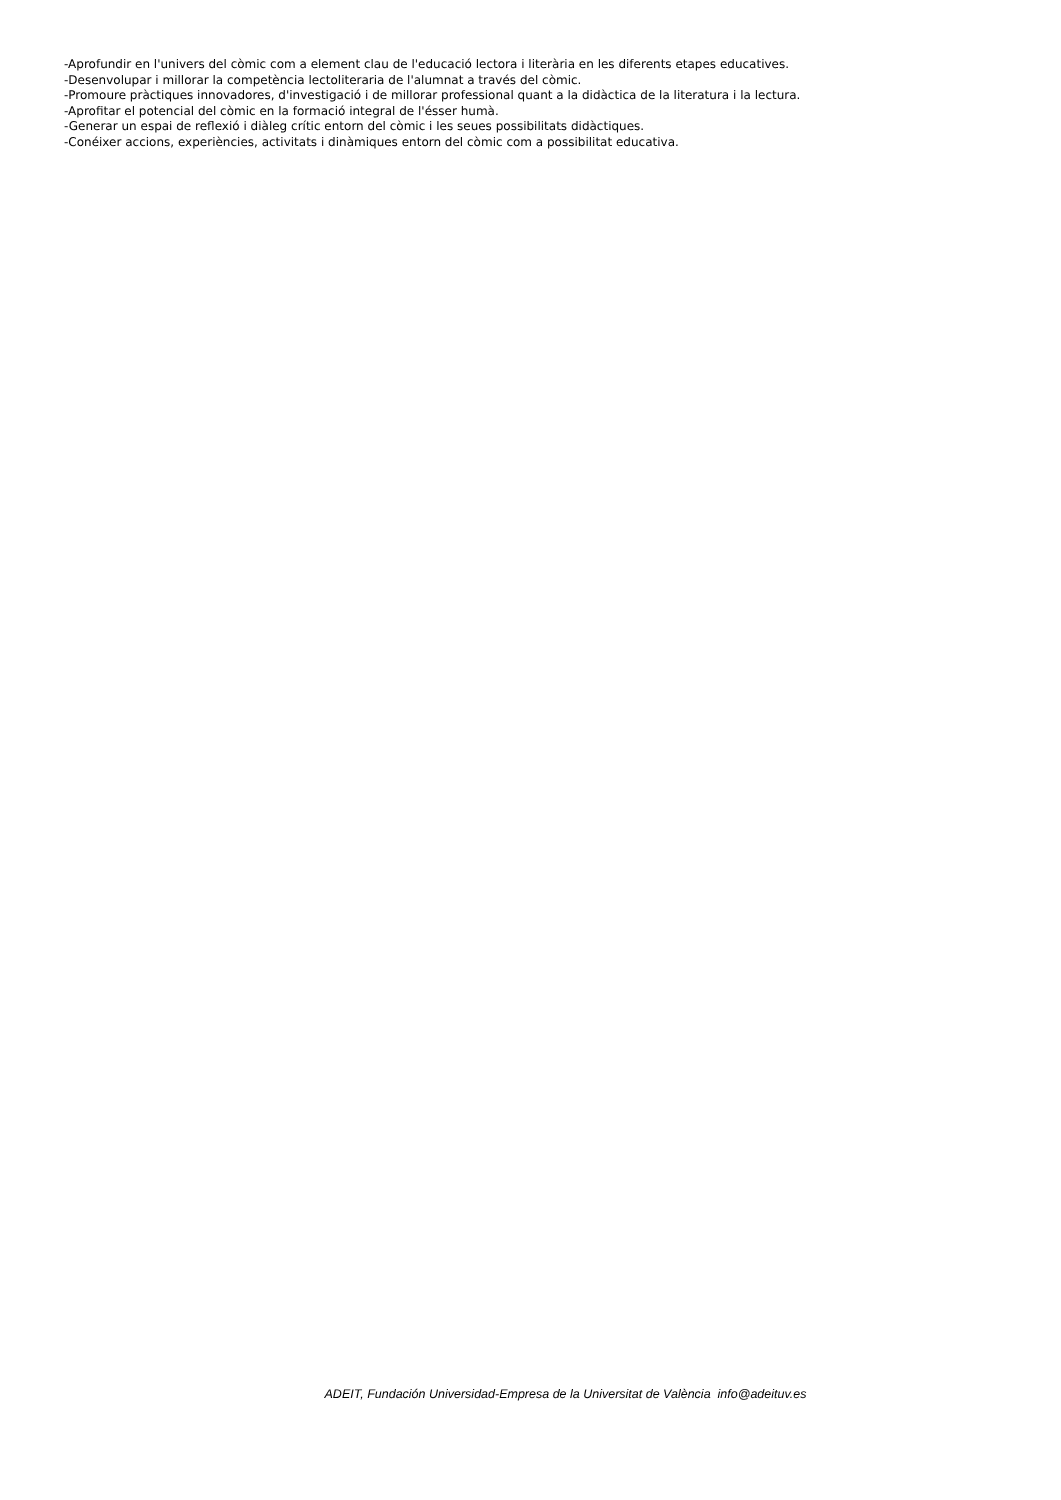-Aprofundir en l'univers del còmic com a element clau de l'educació lectora i literària en les diferents etapes educatives.
-Desenvolupar i millorar la competència lectoliteraria de l'alumnat a través del còmic.
-Promoure pràctiques innovadores, d'investigació i de millorar professional quant a la didàctica de la literatura i la lectura.
-Aprofitar el potencial del còmic en la formació integral de l'ésser humà.
-Generar un espai de reflexió i diàleg crític entorn del còmic i les seues possibilitats didàctiques.
-Conéixer accions, experiències, activitats i dinàmiques entorn del còmic com a possibilitat educativa.
ADEIT, Fundación Universidad-Empresa de la Universitat de València info@adeituv.es